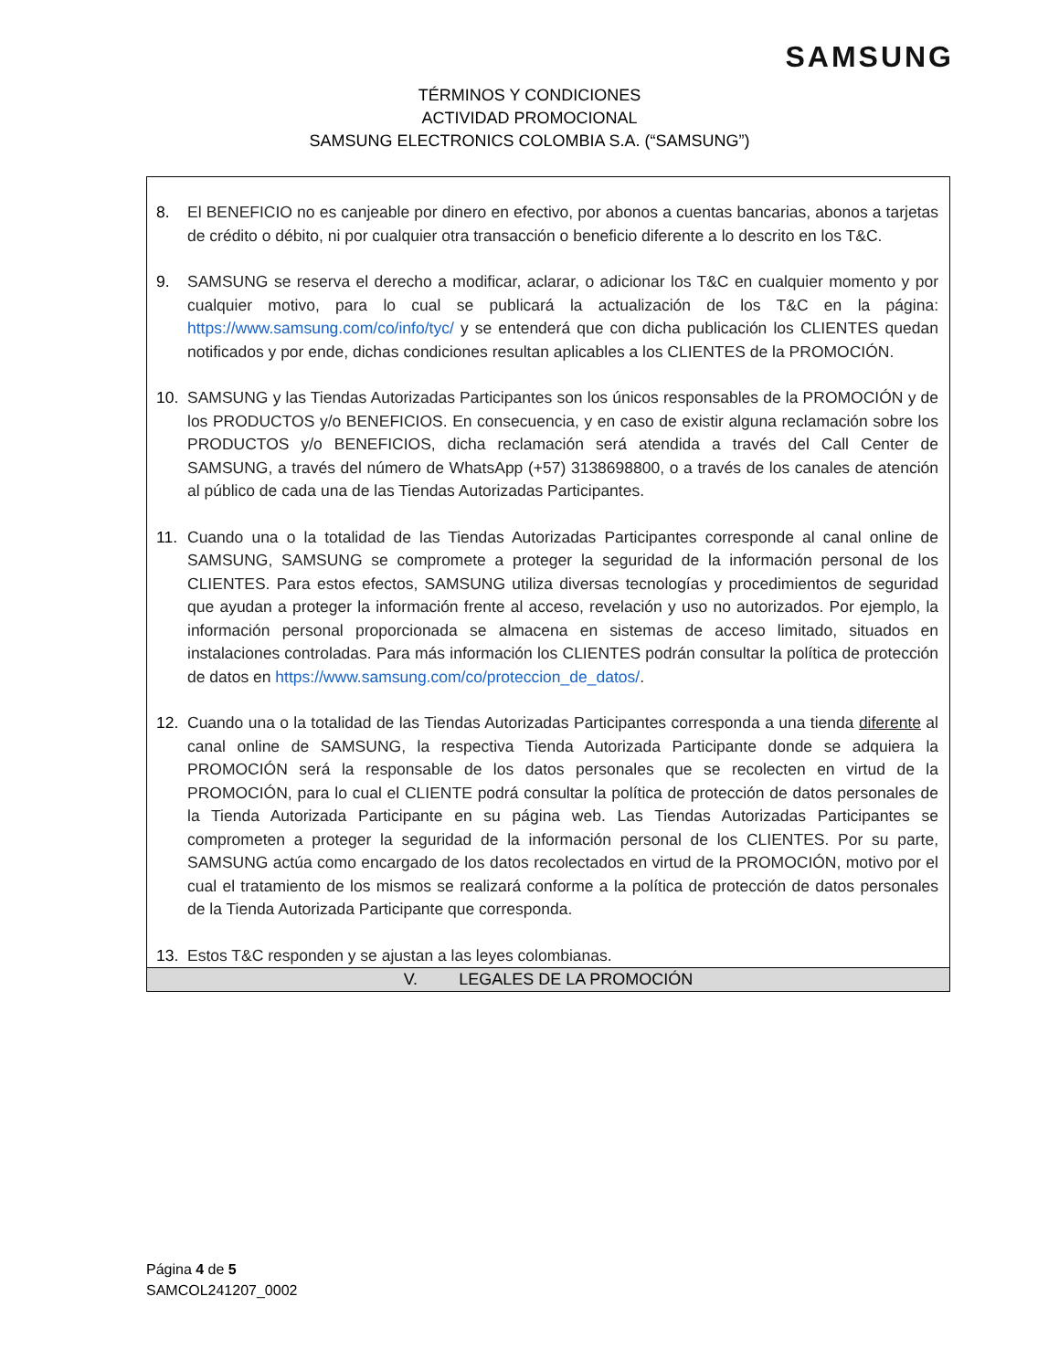SAMSUNG
TÉRMINOS Y CONDICIONES
ACTIVIDAD PROMOCIONAL
SAMSUNG ELECTRONICS COLOMBIA S.A. (“SAMSUNG”)
| 8. El BENEFICIO no es canjeable por dinero en efectivo, por abonos a cuentas bancarias, abonos a tarjetas de crédito o débito, ni por cualquier otra transacción o beneficio diferente a lo descrito en los T&C. 9. SAMSUNG se reserva el derecho a modificar, aclarar, o adicionar los T&C en cualquier momento y por cualquier motivo, para lo cual se publicará la actualización de los T&C en la página: https://www.samsung.com/co/info/tyc/ y se entenderá que con dicha publicación los CLIENTES quedan notificados y por ende, dichas condiciones resultan aplicables a los CLIENTES de la PROMOCIÓN. 10. SAMSUNG y las Tiendas Autorizadas Participantes son los únicos responsables de la PROMOCIÓN y de los PRODUCTOS y/o BENEFICIOS. En consecuencia, y en caso de existir alguna reclamación sobre los PRODUCTOS y/o BENEFICIOS, dicha reclamación será atendida a través del Call Center de SAMSUNG, a través del número de WhatsApp (+57) 3138698800, o a través de los canales de atención al público de cada una de las Tiendas Autorizadas Participantes. 11. Cuando una o la totalidad de las Tiendas Autorizadas Participantes corresponde al canal online de SAMSUNG, SAMSUNG se compromete a proteger la seguridad de la información personal de los CLIENTES. Para estos efectos, SAMSUNG utiliza diversas tecnologías y procedimientos de seguridad que ayudan a proteger la información frente al acceso, revelación y uso no autorizados. Por ejemplo, la información personal proporcionada se almacena en sistemas de acceso limitado, situados en instalaciones controladas. Para más información los CLIENTES podrán consultar la política de protección de datos en https://www.samsung.com/co/proteccion_de_datos/ . 12. Cuando una o la totalidad de las Tiendas Autorizadas Participantes corresponda a una tienda diferente al canal online de SAMSUNG, la respectiva Tienda Autorizada Participante donde se adquiera la PROMOCIÓN será la responsable de los datos personales que se recolecten en virtud de la PROMOCIÓN, para lo cual el CLIENTE podrá consultar la política de protección de datos personales de la Tienda Autorizada Participante en su página web. Las Tiendas Autorizadas Participantes se comprometen a proteger la seguridad de la información personal de los CLIENTES. Por su parte, SAMSUNG actúa como encargado de los datos recolectados en virtud de la PROMOCIÓN, motivo por el cual el tratamiento de los mismos se realizará conforme a la política de protección de datos personales de la Tienda Autorizada Participante que corresponda. 13. Estos T&C responden y se ajustan a las leyes colombianas. |
| V. LEGALES DE LA PROMOCIÓN |
Página 4 de 5
SAMCOL241207_0002